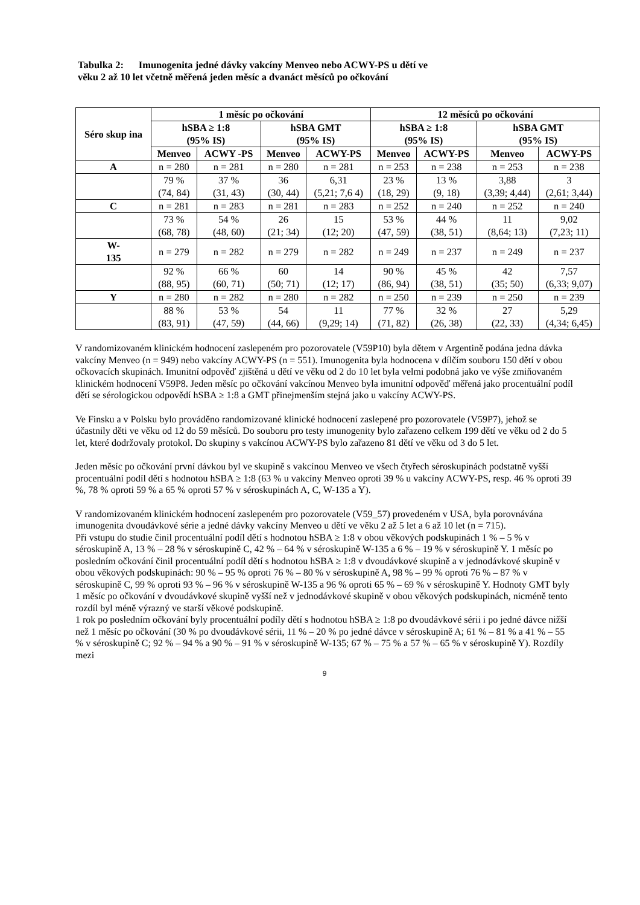Tabulka 2: Imunogenita jedné dávky vakcíny Menveo nebo ACWY-PS u dětí ve
věku 2 až 10 let včetně měřená jeden měsíc a dvanáct měsíců po očkování
| Séro skup ina | 1 měsíc po očkování | | | | 12 měsíců po očkování | | | |
| --- | --- | --- | --- | --- | --- | --- | --- | --- |
| | hSBA ≥ 1:8 (95% IS) | | hSBA GMT (95% IS) | | hSBA ≥ 1:8 (95% IS) | | hSBA GMT (95% IS) | |
| | Menveo | ACWY -PS | Menveo | ACWY-PS | Menveo | ACWY-PS | Menveo | ACWY-PS |
| A | n = 280 | n = 281 | n = 280 | n = 281 | n = 253 | n = 238 | n = 253 | n = 238 |
| | 79 % (74, 84) | 37 % (31, 43) | 36 (30, 44) | 6,31 (5,21; 7,6 4) | 23 % (18, 29) | 13 % (9, 18) | 3,88 (3,39; 4,44) | 3 (2,61; 3,44) |
| C | n = 281 | n = 283 | n = 281 | n = 283 | n = 252 | n = 240 | n = 252 | n = 240 |
| | 73 % (68, 78) | 54 % (48, 60) | 26 (21; 34) | 15 (12; 20) | 53 % (47, 59) | 44 % (38, 51) | 11 (8,64; 13) | 9,02 (7,23; 11) |
| W- 135 | n = 279 | n = 282 | n = 279 | n = 282 | n = 249 | n = 237 | n = 249 | n = 237 |
| | 92 % (88, 95) | 66 % (60, 71) | 60 (50; 71) | 14 (12; 17) | 90 % (86, 94) | 45 % (38, 51) | 42 (35; 50) | 7,57 (6,33; 9,07) |
| Y | n = 280 | n = 282 | n = 280 | n = 282 | n = 250 | n = 239 | n = 250 | n = 239 |
| | 88 % (83, 91) | 53 % (47, 59) | 54 (44, 66) | 11 (9,29; 14) | 77 % (71, 82) | 32 % (26, 38) | 27 (22, 33) | 5,29 (4,34; 6,45) |
V randomizovaném klinickém hodnocení zaslepeném pro pozorovatele (V59P10) byla dětem v Argentině podána jedna dávka vakcíny Menveo (n = 949) nebo vakcíny ACWY-PS (n = 551). Imunogenita byla hodnocena v dílčím souboru 150 dětí v obou očkovacích skupinách. Imunitní odpověď zjištěná u dětí ve věku od 2 do 10 let byla velmi podobná jako ve výše zmiňovaném klinickém hodnocení V59P8. Jeden měsíc po očkování vakcínou Menveo byla imunitní odpověď měřená jako procentuální podíl dětí se sérologickou odpovědí hSBA ≥ 1:8 a GMT přinejmenším stejná jako u vakcíny ACWY-PS.
Ve Finsku a v Polsku bylo prováděno randomizované klinické hodnocení zaslepené pro pozorovatele (V59P7), jehož se účastnily děti ve věku od 12 do 59 měsíců. Do souboru pro testy imunogenity bylo zařazeno celkem 199 dětí ve věku od 2 do 5 let, které dodržovaly protokol. Do skupiny s vakcínou ACWY-PS bylo zařazeno 81 dětí ve věku od 3 do 5 let.
Jeden měsíc po očkování první dávkou byl ve skupině s vakcínou Menveo ve všech čtyřech séroskupinách podstatně vyšší procentuální podíl dětí s hodnotou hSBA ≥ 1:8 (63 % u vakcíny Menveo oproti 39 % u vakcíny ACWY-PS, resp. 46 % oproti 39 %, 78 % oproti 59 % a 65 % oproti 57 % v séroskupinách A, C, W-135 a Y).
V randomizovaném klinickém hodnocení zaslepeném pro pozorovatele (V59_57) provedeném v USA, byla porovnávána imunogenita dvoudávkové série a jedné dávky vakcíny Menveo u dětí ve věku 2 až 5 let a 6 až 10 let (n = 715).
Při vstupu do studie činil procentuální podíl dětí s hodnotou hSBA ≥ 1:8 v obou věkových podskupinách 1 % – 5 % v séroskupině A, 13 % – 28 % v séroskupině C, 42 % – 64 % v séroskupině W-135 a 6 % – 19 % v séroskupině Y. 1 měsíc po posledním očkování činil procentuální podíl dětí s hodnotou hSBA ≥ 1:8 v dvoudávkové skupině a v jednodávkové skupině v obou věkových podskupinách: 90 % – 95 % oproti 76 % – 80 % v séroskupině A, 98 % – 99 % oproti 76 % – 87 % v séroskupině C, 99 % oproti 93 % – 96 % v séroskupině W-135 a 96 % oproti 65 % – 69 % v séroskupině Y. Hodnoty GMT byly 1 měsíc po očkování v dvoudávkové skupině vyšší než v jednodávkové skupině v obou věkových podskupinách, nicméně tento rozdíl byl méně výrazný ve starší věkové podskupině.
1 rok po posledním očkování byly procentuální podíly dětí s hodnotou hSBA ≥ 1:8 po dvoudávkové sérii i po jedné dávce nižší než 1 měsíc po očkování (30 % po dvoudávkové sérii, 11 % – 20 % po jedné dávce v séroskupině A; 61 % – 81 % a 41 % – 55 % v séroskupině C; 92 % – 94 % a 90 % – 91 % v séroskupině W-135; 67 % – 75 % a 57 % – 65 % v séroskupině Y). Rozdíly mezi
9